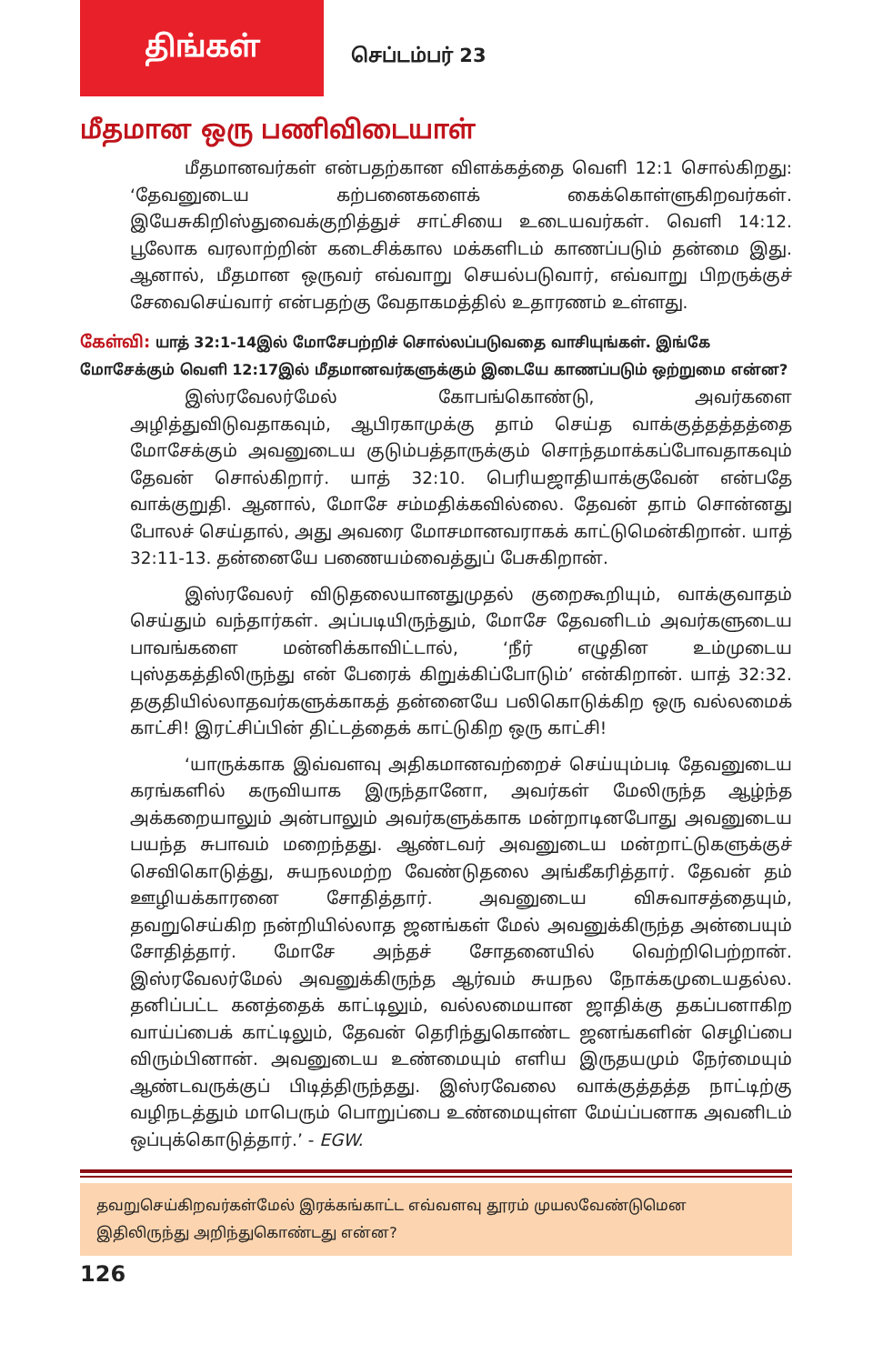திங்கள்
செப்டம்பர் 23
மீதமான ஒரு பணிவிடையாள்
மீதமானவர்கள் என்பதற்கான விளக்கத்தை வெளி 12:1 சொல்கிறது: ‘தேவனுடைய கற்பனைகளைக் கைக்கொள்ளுகிறவர்கள். இயேசுகிறிஸ்துவைக்குறித்துச் சாட்சியை உடையவர்கள். வெளி 14:12. பூலோக வரலாற்றின் கடைசிக்கால மக்களிடம் காணப்படும் தன்மை இது. ஆனால், மீதமான ஒருவர் எவ்வாறு செயல்படுவார், எவ்வாறு பிறருக்குச் சேவைசெய்வார் என்பதற்கு வேதாகமத்தில் உதாரணம் உள்ளது.
கேள்வி: யாத் 32:1-14இல் மோசேபற்றிச் சொல்லப்படுவதை வாசியுங்கள். இங்கே மோசேக்கும் வெளி 12:17இல் மீதமானவர்களுக்கும் இடையே காணப்படும் ஒற்றுமை என்ன?
இஸ்ரவேலர்மேல் கோபங்கொண்டு, அவர்களை அழித்துவிடுவதாகவும், ஆபிரகாமுக்கு தாம் செய்த வாக்குத்தத்தத்தை மோசேக்கும் அவனுடைய குடும்பத்தாருக்கும் சொந்தமாக்கப்போவதாகவும் தேவன் சொல்கிறார். யாத் 32:10. பெரியஜாதியாக்குவேன் என்பதே வாக்குறுதி. ஆனால், மோசே சம்மதிக்கவில்லை. தேவன் தாம் சொன்னது போலச் செய்தால், அது அவரை மோசமானவராகக் காட்டுமென்கிறான். யாத் 32:11-13. தன்னையே பணையம்வைத்துப் பேசுகிறான்.
இஸ்ரவேலர் விடுதலையானதுமுதல் குறைகூறியும், வாக்குவாதம் செய்தும் வந்தார்கள். அப்படியிருந்தும், மோசே தேவனிடம் அவர்களுடைய பாவங்களை மன்னிக்காவிட்டால், ‘நீர் எழுதின உம்முடைய புஸ்தகத்திலிருந்து என் பேரைக் கிறுக்கிப்போடும்’ என்கிறான். யாத் 32:32. தகுதியில்லாதவர்களுக்காகத் தன்னையே பலிகொடுக்கிற ஒரு வல்லமைக் காட்சி! இரட்சிப்பின் திட்டத்தைக் காட்டுகிற ஒரு காட்சி!
‘யாருக்காக இவ்வளவு அதிகமானவற்றைச் செய்யும்படி தேவனுடைய கரங்களில் கருவியாக இருந்தானோ, அவர்கள் மேலிருந்த ஆழ்ந்த அக்கறையாலும் அன்பாலும் அவர்களுக்காக மன்றாடினபோது அவனுடைய பயந்த சுபாவம் மறைந்தது. ஆண்டவர் அவனுடைய மன்றாட்டுகளுக்குச் செவிகொடுத்து, சுயநலமற்ற வேண்டுதலை அங்கீகரித்தார். தேவன் தம் ஊழியக்காரனை சோதித்தார். அவனுடைய விசுவாசத்தையும், தவறுசெய்கிற நன்றியில்லாத ஜனங்கள் மேல் அவனுக்கிருந்த அன்பையும் சோதித்தார். மோசே அந்தச் சோதனையில் வெற்றிபெற்றான். இஸ்ரவேலர்மேல் அவனுக்கிருந்த ஆர்வம் சுயநல நோக்கமுடையதல்ல. தனிப்பட்ட கனத்தைக் காட்டிலும், வல்லமையான ஜாதிக்கு தகப்பனாகிற வாய்ப்பைக் காட்டிலும், தேவன் தெரிந்துகொண்ட ஜனங்களின் செழிப்பை விரும்பினான். அவனுடைய உண்மையும் எளிய இருதயமும் நேர்மையும் ஆண்டவருக்குப் பிடித்திருந்தது. இஸ்ரவேலை வாக்குத்தத்த நாட்டிற்கு வழிநடத்தும் மாபெரும் பொறுப்பை உண்மையுள்ள மேய்ப்பனாக அவனிடம் ஒப்புக்கொடுத்தார்.’ - EGW.
தவறுசெய்கிறவர்கள்மேல் இரக்கங்காட்ட எவ்வளவு தூரம் முயலவேண்டுமென இதிலிருந்து அறிந்துகொண்டது என்ன?
126